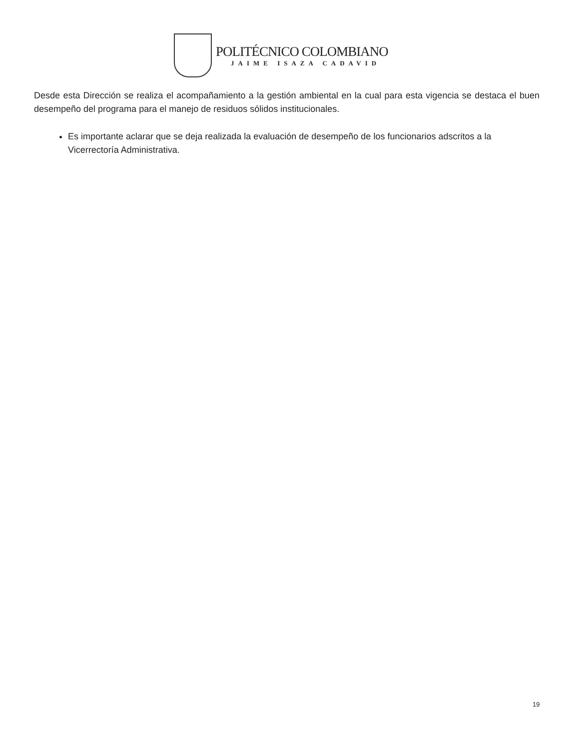POLITÉCNICO COLOMBIANO
JAIME ISAZA CADAVID
Desde esta Dirección se realiza el acompañamiento a la gestión ambiental en la cual para esta vigencia se destaca el buen desempeño del programa para el manejo de residuos sólidos institucionales.
Es importante aclarar que se deja realizada la evaluación de desempeño de los funcionarios adscritos a la Vicerrectoría Administrativa.
19